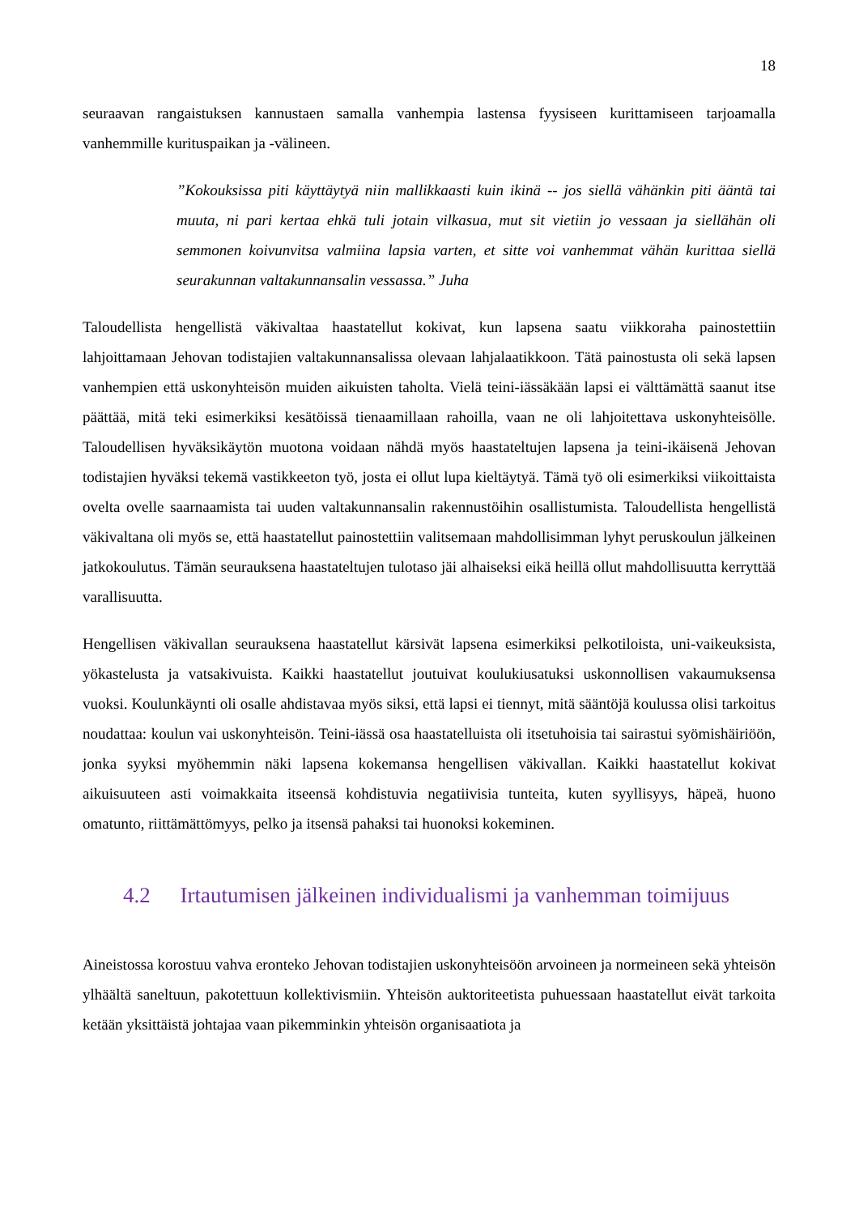18
seuraavan rangaistuksen kannustaen samalla vanhempia lastensa fyysiseen kurittamiseen tarjoamalla vanhemmille kurituspaikan ja -välineen.
”Kokouksissa piti käyttäytyä niin mallikkaasti kuin ikinä -- jos siellä vähänkin piti ääntä tai muuta, ni pari kertaa ehkä tuli jotain vilkasua, mut sit vietiin jo vessaan ja siellähän oli semmonen koivunvitsa valmiina lapsia varten, et sitte voi vanhemmat vähän kurittaa siellä seurakunnan valtakunnansalin vessassa.” Juha
Taloudellista hengellistä väkivaltaa haastatellut kokivat, kun lapsena saatu viikkoraha painostettiin lahjoittamaan Jehovan todistajien valtakunnansalissa olevaan lahjalaatikkoon. Tätä painostusta oli sekä lapsen vanhempien että uskonyhteisön muiden aikuisten taholta. Vielä teini-iässäkään lapsi ei välttämättä saanut itse päättää, mitä teki esimerkiksi kesätöissä tienaamillaan rahoilla, vaan ne oli lahjoitettava uskonyhteisölle. Taloudellisen hyväksikäytön muotona voidaan nähdä myös haastateltujen lapsena ja teini-ikäisenä Jehovan todistajien hyväksi tekemä vastikkeeton työ, josta ei ollut lupa kieltäytyä. Tämä työ oli esimerkiksi viikoittaista ovelta ovelle saarnaamista tai uuden valtakunnansalin rakennustöihin osallistumista. Taloudellista hengellistä väkivaltana oli myös se, että haastatellut painostettiin valitsemaan mahdollisimman lyhyt peruskoulun jälkeinen jatkokoulutus. Tämän seurauksena haastateltujen tulotaso jäi alhaiseksi eikä heillä ollut mahdollisuutta kerryttää varallisuutta.
Hengellisen väkivallan seurauksena haastatellut kärsivät lapsena esimerkiksi pelkotiloista, uni-vaikeuksista, yökastelusta ja vatsakivuista. Kaikki haastatellut joutuivat koulukiusatuksi uskonnollisen vakaumuksensa vuoksi. Koulunkäynti oli osalle ahdistavaa myös siksi, että lapsi ei tiennyt, mitä sääntöjä koulussa olisi tarkoitus noudattaa: koulun vai uskonyhteisön. Teini-iässä osa haastatelluista oli itsetuhoisia tai sairastui syömishäiriöön, jonka syyksi myöhemmin näki lapsena kokemansa hengellisen väkivallan. Kaikki haastatellut kokivat aikuisuuteen asti voimakkaita itseensä kohdistuvia negatiivisia tunteita, kuten syyllisyys, häpeä, huono omatunto, riittämättömyys, pelko ja itsensä pahaksi tai huonoksi kokeminen.
4.2 Irtautumisen jälkeinen individualismi ja vanhemman toimijuus
Aineistossa korostuu vahva eronteko Jehovan todistajien uskonyhteisöön arvoineen ja normeineen sekä yhteisön ylhäältä saneltuun, pakotettuun kollektivismiin. Yhteisön auktoriteetista puhuessaan haastatellut eivät tarkoita ketään yksittäistä johtajaa vaan pikemminkin yhteisön organisaatiota ja